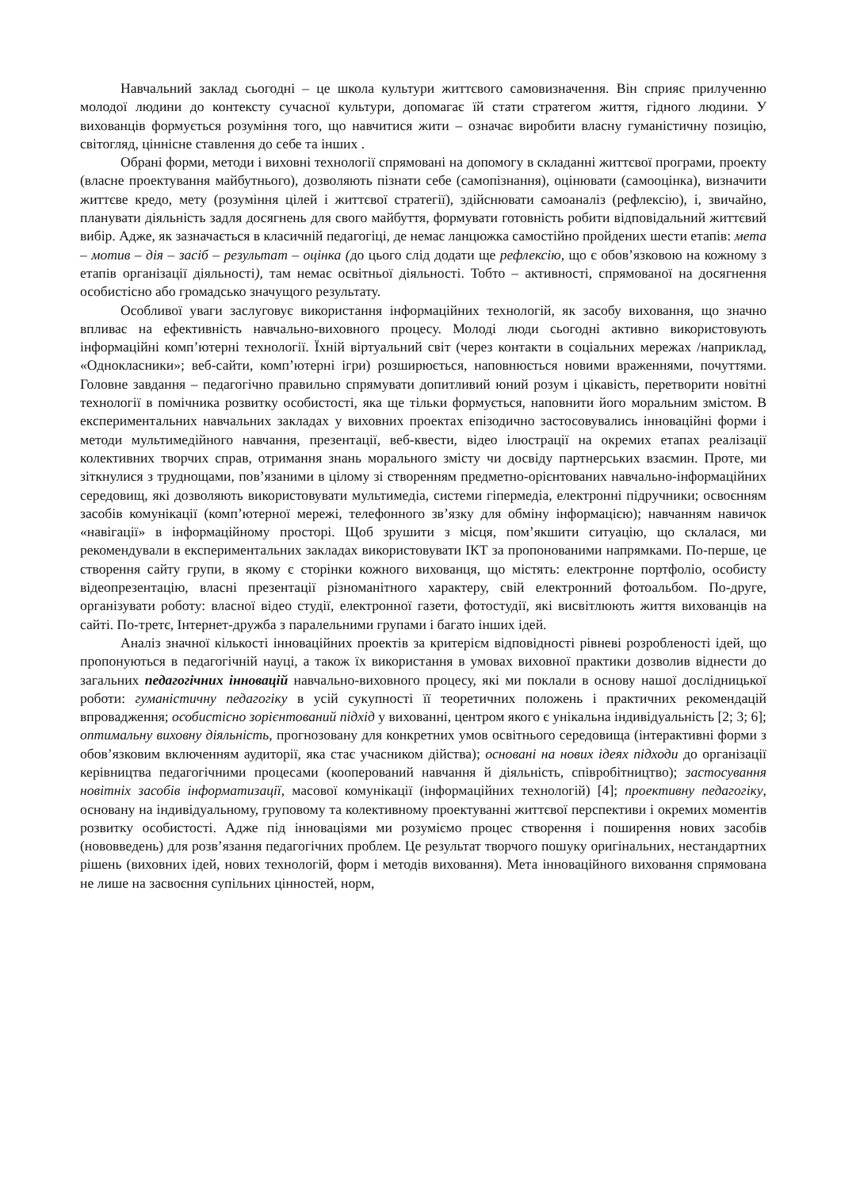Навчальний заклад сьогодні – це школа культури життєвого самовизначення. Він сприяє прилученню молодої людини до контексту сучасної культури, допомагає їй стати стратегом життя, гідного людини. У вихованців формується розуміння того, що навчитися жити – означає виробити власну гуманістичну позицію, світогляд, ціннісне ставлення до себе та інших .
Обрані форми, методи і виховні технології спрямовані на допомогу в складанні життєвої програми, проекту (власне проектування майбутнього), дозволяють пізнати себе (самопізнання), оцінювати (самооцінка), визначити життєве кредо, мету (розуміння цілей і життєвої стратегії), здійснювати самоаналіз (рефлексію), і, звичайно, планувати діяльність задля досягнень для свого майбуття, формувати готовність робити відповідальний життєвий вибір. Адже, як зазначається в класичній педагогіці, де немає ланцюжка самостійно пройдених шести етапів: мета – мотив – дія – засіб – результат – оцінка (до цього слід додати ще рефлексію, що є обов’язковою на кожному з етапів організації діяльності), там немає освітньої діяльності. Тобто – активності, спрямованої на досягнення особистісно або громадсько значущого результату.
Особливої уваги заслуговує використання інформаційних технологій, як засобу виховання, що значно впливає на ефективність навчально-виховного процесу. Молоді люди сьогодні активно використовують інформаційні комп’ютерні технології. Їхній віртуальний світ (через контакти в соціальних мережах /наприклад, «Однокласники»; веб-сайти, комп’ютерні ігри) розширюється, наповнюється новими враженнями, почуттями. Головне завдання – педагогічно правильно спрямувати допитливий юний розум і цікавість, перетворити новітні технології в помічника розвитку особистості, яка ще тільки формується, наповнити його моральним змістом. В експериментальних навчальних закладах у виховних проектах епізодично застосовувались інноваційні форми і методи мультимедійного навчання, презентації, веб-квести, відео ілюстрації на окремих етапах реалізації колективних творчих справ, отримання знань морального змісту чи досвіду партнерських взаємин. Проте, ми зіткнулися з труднощами, пов’язаними в цілому зі створенням предметно-орієнтованих навчально-інформаційних середовищ, які дозволяють використовувати мультимедіа, системи гіпермедіа, електронні підручники; освоєнням засобів комунікації (комп’ютерної мережі, телефонного зв’язку для обміну інформацією); навчанням навичок «навігації» в інформаційному просторі. Щоб зрушити з місця, пом’якшити ситуацію, що склалася, ми рекомендували в експериментальних закладах використовувати ІКТ за пропонованими напрямками. По-перше, це створення сайту групи, в якому є сторінки кожного вихованця, що містять: електронне портфоліо, особисту відеопрезентацію, власні презентації різноманітного характеру, свій електронний фотоальбом. По-друге, організувати роботу: власної відео студії, електронної газети, фотостудії, які висвітлюють життя вихованців на сайті. По-третє, Інтернет-дружба з паралельними групами і багато інших ідей.
Аналіз значної кількості інноваційних проектів за критерієм відповідності рівневі розробленості ідей, що пропонуються в педагогічній науці, а також їх використання в умовах виховної практики дозволив віднести до загальних педагогічних інновацій навчально-виховного процесу, які ми поклали в основу нашої дослідницької роботи: гуманістичну педагогіку в усій сукупності її теоретичних положень і практичних рекомендацій впровадження; особистісно зорієнтований підхід у вихованні, центром якого є унікальна індивідуальність [2; 3; 6]; оптимальну виховну діяльність, прогнозовану для конкретних умов освітнього середовища (інтерактивні форми з обов’язковим включенням аудиторії, яка стає учасником дійства); основані на нових ідеях підходи до організації керівництва педагогічними процесами (кооперований навчання й діяльність, співробітництво); застосування новітніх засобів інформатизації, масової комунікації (інформаційних технологій) [4]; проективну педагогіку, основану на індивідуальному, груповому та колективному проектуванні життєвої перспективи і окремих моментів розвитку особистості. Адже під інноваціями ми розуміємо процес створення і поширення нових засобів (нововведень) для розв’язання педагогічних проблем. Це результат творчого пошуку оригінальних, нестандартних рішень (виховних ідей, нових технологій, форм і методів виховання). Мета інноваційного виховання спрямована не лише на засвоєння супільних цінностей, норм,